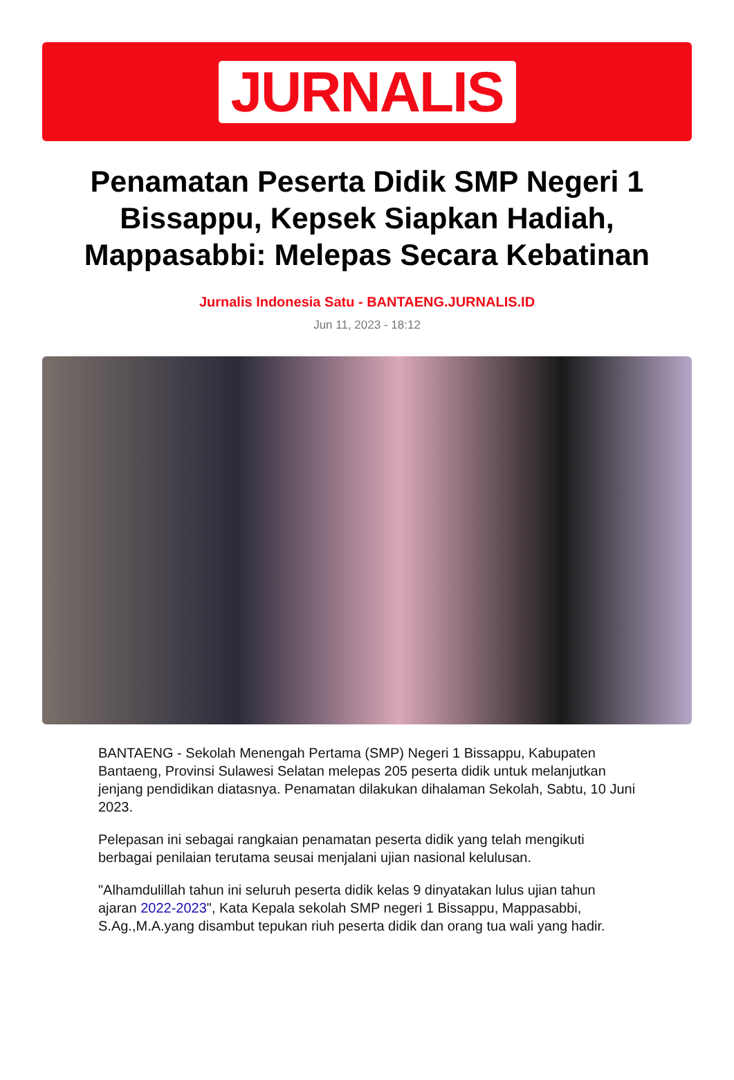JURNALIS
Penamatan Peserta Didik SMP Negeri 1 Bissappu, Kepsek Siapkan Hadiah, Mappasabbi: Melepas Secara Kebatinan
Jurnalis Indonesia Satu - BANTAENG.JURNALIS.ID
Jun 11, 2023 - 18:12
BANTAENG - Sekolah Menengah Pertama (SMP) Negeri 1 Bissappu, Kabupaten Bantaeng, Provinsi Sulawesi Selatan melepas 205 peserta didik untuk melanjutkan jenjang pendidikan diatasnya. Penamatan dilakukan dihalaman Sekolah, Sabtu, 10 Juni 2023.
Pelepasan ini sebagai rangkaian penamatan peserta didik yang telah mengikuti berbagai penilaian terutama seusai menjalani ujian nasional kelulusan.
"Alhamdulillah tahun ini seluruh peserta didik kelas 9 dinyatakan lulus ujian tahun ajaran 2022-2023", Kata Kepala sekolah SMP negeri 1 Bissappu, Mappasabbi, S.Ag.,M.A.yang disambut tepukan riuh peserta didik dan orang tua wali yang hadir.